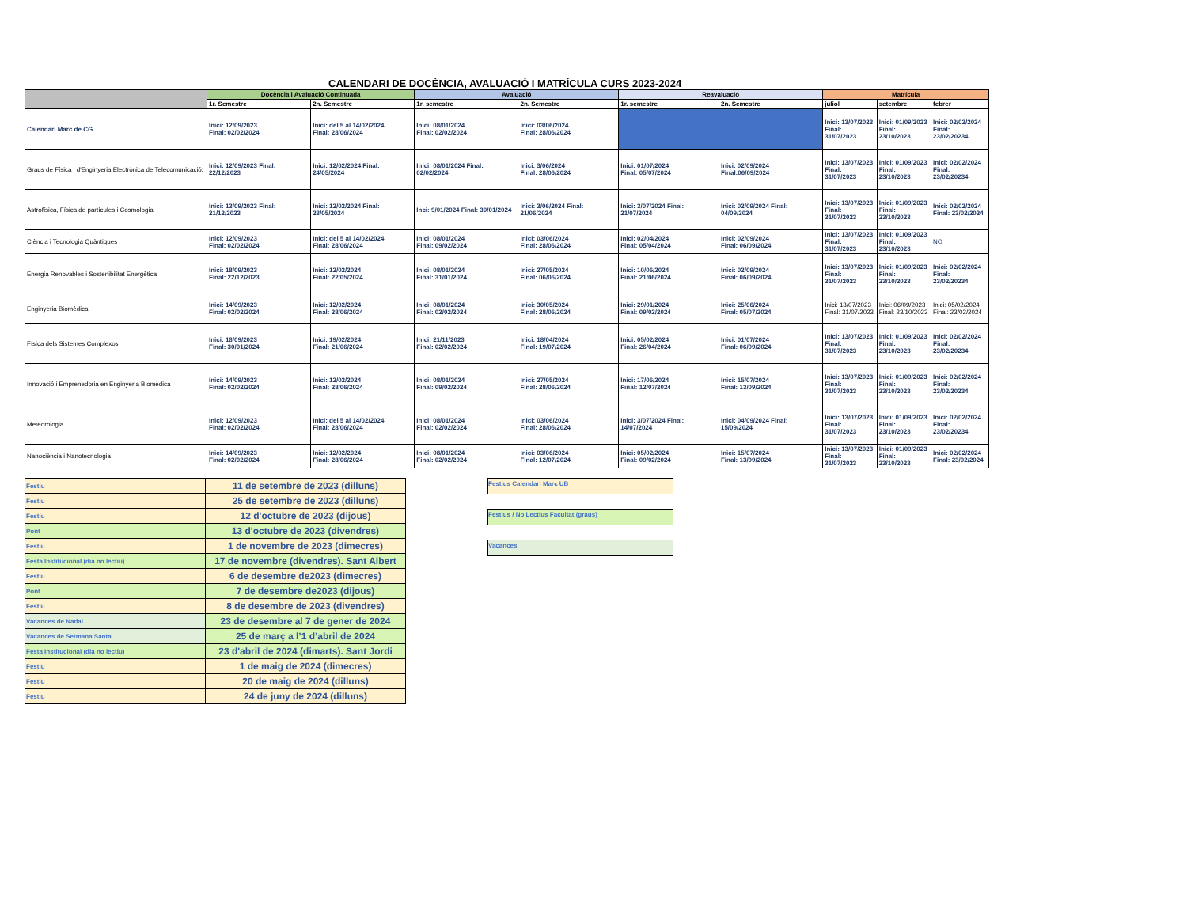CALENDARI DE DOCÈNCIA, AVALUACIÓ I MATRÍCULA CURS 2023-2024
| | Docència i Avaluació Continuada | | Avaluació | | Reavaluació | | Matrícula | | |
| --- | --- | --- | --- | --- | --- | --- | --- | --- | --- |
| | 1r. Semestre | 2n. Semestre | 1r. semestre | 2n. Semestre | 1r. semestre | 2n. Semestre | juliol | setembre | febrer |
| Calendari Marc de CG | Inici: 12/09/2023 Final: 02/02/2024 | Inici: del 5 al 14/02/2024 Final: 28/06/2024 | Inici: 08/01/2024 Final: 02/02/2024 | Inici: 03/06/2024 Final: 28/06/2024 | | | Inici: 13/07/2023 Final: 31/07/2023 | Inici: 01/09/2023 Final: 23/10/2023 | Inici: 02/02/2024 Final: 23/02/20234 |
| Graus de Física i d'Enginyeria Electrònica de Telecomunicació: | Inici: 12/09/2023 Final: 22/12/2023 | Inici: 12/02/2024 Final: 24/05/2024 | Inici: 08/01/2024 Final: 02/02/2024 | Inici: 3/06/2024 Final: 28/06/2024 | Inici: 01/07/2024 Final: 05/07/2024 | Inici: 02/09/2024 Final:06/09/2024 | Inici: 13/07/2023 Final: 31/07/2023 | Inici: 01/09/2023 Final: 23/10/2023 | Inici: 02/02/2024 Final: 23/02/20234 |
| Astrofísica, Física de partícules i Cosmologia | Inici: 13/09/2023 Final: 21/12/2023 | Inici: 12/02/2024 Final: 23/05/2024 | Inci: 9/01/2024 Final: 30/01/2024 | Inici: 3/06/2024 Final: 21/06/2024 | Inici: 3/07/2024 Final: 21/07/2024 | Inici: 02/09/2024 Final: 04/09/2024 | Inici: 13/07/2023 Final: 31/07/2023 | Inici: 01/09/2023 Final: 23/10/2023 | Inici: 02/02/2024 Final: 23/02/2024 |
| Ciència i Tecnologia Quàntiques | Inici: 12/09/2023 Final: 02/02/2024 | Inici: del 5 al 14/02/2024 Final: 28/06/2024 | Inici: 08/01/2024 Final: 09/02/2024 | Inici: 03/06/2024 Final: 28/06/2024 | Inici: 02/04/2024 Final: 05/04/2024 | Inici: 02/09/2024 Final: 06/09/2024 | Inici: 13/07/2023 Final: 31/07/2023 | Inici: 01/09/2023 Final: 23/10/2023 | NO |
| Energia Renovables i Sostenibilitat Energètica | Inici: 18/09/2023 Final: 22/12/2023 | Inici: 12/02/2024 Final: 22/05/2024 | Inici: 08/01/2024 Final: 31/01/2024 | Inici: 27/05/2024 Final: 06/06/2024 | Inici: 10/06/2024 Final: 21/06/2024 | Inici: 02/09/2024 Final: 06/09/2024 | Inici: 13/07/2023 Final: 31/07/2023 | Inici: 01/09/2023 Final: 23/10/2023 | Inici: 02/02/2024 Final: 23/02/20234 |
| Enginyeria Biomèdica | Inici: 14/09/2023 Final: 02/02/2024 | Inici: 12/02/2024 Final: 28/06/2024 | Inici: 08/01/2024 Final: 02/02/2024 | Inici: 30/05/2024 Final: 28/06/2024 | Inici: 29/01/2024 Final: 09/02/2024 | Inici: 25/06/2024 Final: 05/07/2024 | Inici: 13/07/2023 Final: 31/07/2023 | Inici: 06/09/2023 Final: 23/10/2023 | Inici: 05/02/2024 Final: 23/02/2024 |
| Física dels Sistemes Complexos | Inici: 18/09/2023 Final: 30/01/2024 | Inici: 19/02/2024 Final: 21/06/2024 | Inici: 21/11/2023 Final: 02/02/2024 | Inici: 18/04/2024 Final: 19/07/2024 | Inici: 05/02/2024 Final: 26/04/2024 | Inici: 01/07/2024 Final: 06/09/2024 | Inici: 13/07/2023 Final: 31/07/2023 | Inici: 01/09/2023 Final: 23/10/2023 | Inici: 02/02/2024 Final: 23/02/20234 |
| Innovació i Emprenedoria en Enginyeria Biomèdica | Inici: 14/09/2023 Final: 02/02/2024 | Inici: 12/02/2024 Final: 28/06/2024 | Inici: 08/01/2024 Final: 09/02/2024 | Inici: 27/05/2024 Final: 28/06/2024 | Inici: 17/06/2024 Final: 12/07/2024 | Inici: 15/07/2024 Final: 13/09/2024 | Inici: 13/07/2023 Final: 31/07/2023 | Inici: 01/09/2023 Final: 23/10/2023 | Inici: 02/02/2024 Final: 23/02/20234 |
| Meteorologia | Inici: 12/09/2023 Final: 02/02/2024 | Inici: del 5 al 14/02/2024 Final: 28/06/2024 | Inici: 08/01/2024 Final: 02/02/2024 | Inici: 03/06/2024 Final: 28/06/2024 | Inici: 3/07/2024 Final: 14/07/2024 | Inici: 04/09/2024 Final: 15/09/2024 | Inici: 13/07/2023 Final: 31/07/2023 | Inici: 01/09/2023 Final: 23/10/2023 | Inici: 02/02/2024 Final: 23/02/20234 |
| Nanociència i Nanotecnologia | Inici: 14/09/2023 Final: 02/02/2024 | Inici: 12/02/2024 Final: 28/06/2024 | Inici: 08/01/2024 Final: 02/02/2024 | Inici: 03/06/2024 Final: 12/07/2024 | Inici: 05/02/2024 Final: 09/02/2024 | Inici: 15/07/2024 Final: 13/09/2024 | Inici: 13/07/2023 Final: 31/07/2023 | Inici: 01/09/2023 Final: 23/10/2023 | Inici: 02/02/2024 Final: 23/02/2024 |
| Festiu | 11 de setembre de 2023 (dilluns) |
| Festiu | 25 de setembre de 2023 (dilluns) |
| Festiu | 12 d'octubre de 2023 (dijous) |
| Pont | 13 d'octubre de 2023 (divendres) |
| Festiu | 1 de novembre de 2023 (dimecres) |
| Festa Institucional (dia no lectiu) | 17 de novembre (divendres). Sant Albert |
| Festiu | 6 de desembre de2023 (dimecres) |
| Pont | 7 de desembre de2023 (dijous) |
| Festiu | 8 de desembre de 2023 (divendres) |
| Vacances de Nadal | 23 de desembre al 7 de gener de 2024 |
| Vacances de Setmana Santa | 25 de març a l’1 d’abril de 2024 |
| Festa Institucional (dia no lectiu) | 23 d'abril de 2024 (dimarts). Sant Jordi |
| Festiu | 1 de maig de 2024 (dimecres) |
| Festiu | 20 de maig de 2024 (dilluns) |
| Festiu | 24 de juny de 2024 (dilluns) |
Festius Calendari Marc UB
Festius / No Lectius Facultat (graus)
Vacances